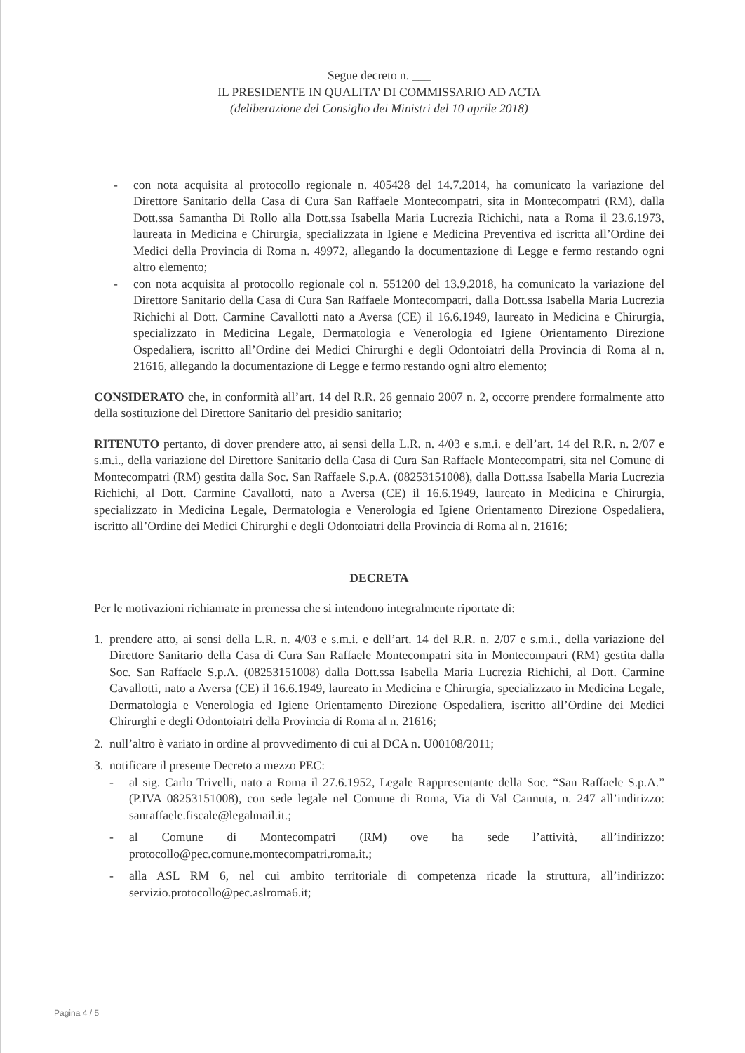Segue decreto n. ___
IL PRESIDENTE IN QUALITA’ DI COMMISSARIO AD ACTA
(deliberazione del Consiglio dei Ministri del 10 aprile 2018)
- con nota acquisita al protocollo regionale n. 405428 del 14.7.2014, ha comunicato la variazione del Direttore Sanitario della Casa di Cura San Raffaele Montecompatri, sita in Montecompatri (RM), dalla Dott.ssa Samantha Di Rollo alla Dott.ssa Isabella Maria Lucrezia Richichi, nata a Roma il 23.6.1973, laureata in Medicina e Chirurgia, specializzata in Igiene e Medicina Preventiva ed iscritta all’Ordine dei Medici della Provincia di Roma n. 49972, allegando la documentazione di Legge e fermo restando ogni altro elemento;
- con nota acquisita al protocollo regionale col n. 551200 del 13.9.2018, ha comunicato la variazione del Direttore Sanitario della Casa di Cura San Raffaele Montecompatri, dalla Dott.ssa Isabella Maria Lucrezia Richichi al Dott. Carmine Cavallotti nato a Aversa (CE) il 16.6.1949, laureato in Medicina e Chirurgia, specializzato in Medicina Legale, Dermatologia e Venerologia ed Igiene Orientamento Direzione Ospedaliera, iscritto all’Ordine dei Medici Chirurghi e degli Odontoiatri della Provincia di Roma al n. 21616, allegando la documentazione di Legge e fermo restando ogni altro elemento;
CONSIDERATO che, in conformità all’art. 14 del R.R. 26 gennaio 2007 n. 2, occorre prendere formalmente atto della sostituzione del Direttore Sanitario del presidio sanitario;
RITENUTO pertanto, di dover prendere atto, ai sensi della L.R. n. 4/03 e s.m.i. e dell’art. 14 del R.R. n. 2/07 e s.m.i., della variazione del Direttore Sanitario della Casa di Cura San Raffaele Montecompatri, sita nel Comune di Montecompatri (RM) gestita dalla Soc. San Raffaele S.p.A. (08253151008), dalla Dott.ssa Isabella Maria Lucrezia Richichi, al Dott. Carmine Cavallotti, nato a Aversa (CE) il 16.6.1949, laureato in Medicina e Chirurgia, specializzato in Medicina Legale, Dermatologia e Venerologia ed Igiene Orientamento Direzione Ospedaliera, iscritto all’Ordine dei Medici Chirurghi e degli Odontoiatri della Provincia di Roma al n. 21616;
DECRETA
Per le motivazioni richiamate in premessa che si intendono integralmente riportate di:
1. prendere atto, ai sensi della L.R. n. 4/03 e s.m.i. e dell’art. 14 del R.R. n. 2/07 e s.m.i., della variazione del Direttore Sanitario della Casa di Cura San Raffaele Montecompatri sita in Montecompatri (RM) gestita dalla Soc. San Raffaele S.p.A. (08253151008) dalla Dott.ssa Isabella Maria Lucrezia Richichi, al Dott. Carmine Cavallotti, nato a Aversa (CE) il 16.6.1949, laureato in Medicina e Chirurgia, specializzato in Medicina Legale, Dermatologia e Venerologia ed Igiene Orientamento Direzione Ospedaliera, iscritto all’Ordine dei Medici Chirurghi e degli Odontoiatri della Provincia di Roma al n. 21616;
2. null’altro è variato in ordine al provvedimento di cui al DCA n. U00108/2011;
3. notificare il presente Decreto a mezzo PEC:
- al sig. Carlo Trivelli, nato a Roma il 27.6.1952, Legale Rappresentante della Soc. “San Raffaele S.p.A.” (P.IVA 08253151008), con sede legale nel Comune di Roma, Via di Val Cannuta, n. 247 all’indirizzo: sanraffaele.fiscale@legalmail.it.;
- al Comune di Montecompatri (RM) ove ha sede l’attività, all’indirizzo: protocollo@pec.comune.montecompatri.roma.it.;
- alla ASL RM 6, nel cui ambito territoriale di competenza ricade la struttura, all’indirizzo: servizio.protocollo@pec.aslroma6.it;
Pagina 4 / 5